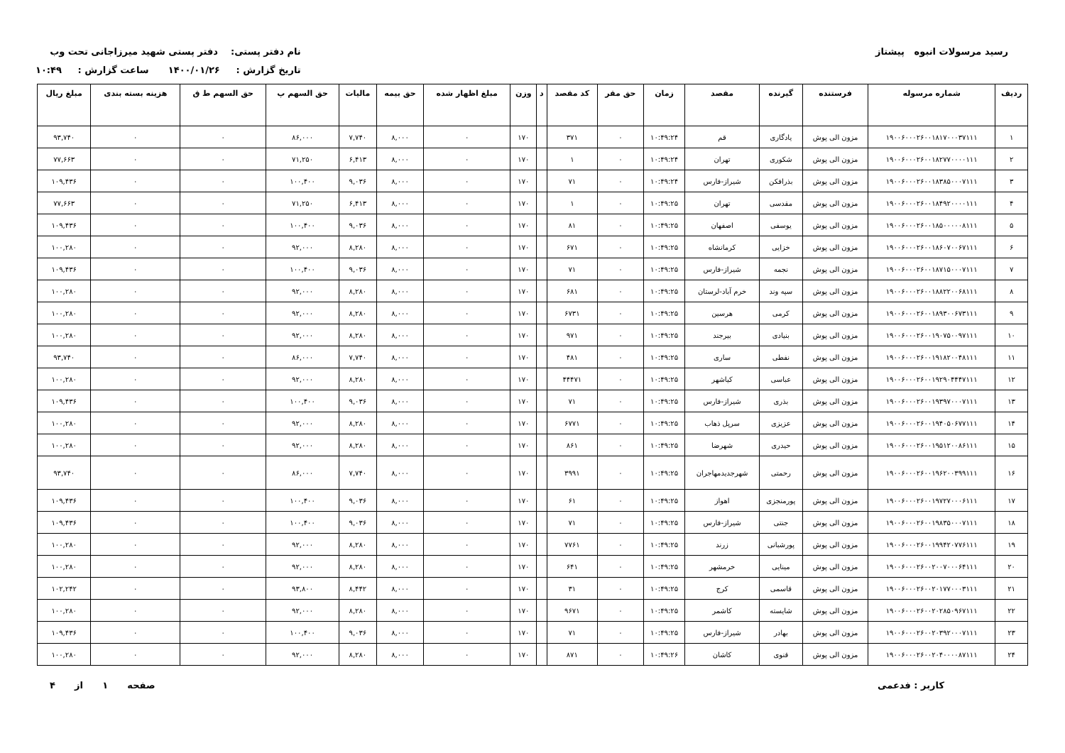رسید مرسولات انبوه پیشتاز نام دفتر پستی: دفتر پستی شهید میرزاجانی تحت وب
تاریخ گزارش : ۱۴۰۰/۰۱/۲۶ ساعت گزارش : ۱۰:۴۹
| ردیف | شماره مرسوله | فرستنده | گیرنده | مقصد | زمان | حق مقر | کد مقصد | د | وزن | مبلغ اظهار شده | حق بیمه | مالیات | حق السهم پ | حق السهم ط ق | هزینه بسته بندی | مبلغ ریال |
| --- | --- | --- | --- | --- | --- | --- | --- | --- | --- | --- | --- | --- | --- | --- | --- | --- |
| ۱ | ۱۹۰۰۶۰۰۰۲۶۰۰۱۸۱۷۰۰۰۳۷۱۱۱ | مزون الی پوش | یادگاری | قم | ۱۰:۴۹:۲۴ | ۰ | ۳۷۱ | | ۱۷۰ | ۰ | ۸,۰۰۰ | ۷,۷۴۰ | ۸۶,۰۰۰ | ۰ | ۰ | ۹۳,۷۴۰ |
| ۲ | ۱۹۰۰۶۰۰۰۲۶۰۰۱۸۲۷۷۰۰۰۰۱۱۱ | مزون الی پوش | شکوری | تهران | ۱۰:۴۹:۲۴ | ۰ | ۱ | | ۱۷۰ | ۰ | ۸,۰۰۰ | ۶,۴۱۳ | ۷۱,۲۵۰ | ۰ | ۰ | ۷۷,۶۶۳ |
| ۳ | ۱۹۰۰۶۰۰۰۲۶۰۰۱۸۳۸۵۰۰۰۷۱۱۱ | مزون الی پوش | بذرافکن | شیراز-فارس | ۱۰:۴۹:۲۴ | ۰ | ۷۱ | | ۱۷۰ | ۰ | ۸,۰۰۰ | ۹,۰۳۶ | ۱۰۰,۴۰۰ | ۰ | ۰ | ۱۰۹,۴۳۶ |
| ۴ | ۱۹۰۰۶۰۰۰۲۶۰۰۱۸۴۹۲۰۰۰۰۱۱۱ | مزون الی پوش | مقدسی | تهران | ۱۰:۴۹:۲۵ | ۰ | ۱ | | ۱۷۰ | ۰ | ۸,۰۰۰ | ۶,۴۱۳ | ۷۱,۲۵۰ | ۰ | ۰ | ۷۷,۶۶۳ |
| ۵ | ۱۹۰۰۶۰۰۰۲۶۰۰۱۸۵۰۰۰۰۰۸۱۱۱ | مزون الی پوش | یوسفی | اصفهان | ۱۰:۴۹:۲۵ | ۰ | ۸۱ | | ۱۷۰ | ۰ | ۸,۰۰۰ | ۹,۰۳۶ | ۱۰۰,۴۰۰ | ۰ | ۰ | ۱۰۹,۴۳۶ |
| ۶ | ۱۹۰۰۶۰۰۰۲۶۰۰۱۸۶۰۷۰۰۶۷۱۱۱ | مزون الی پوش | خزایی | کرمانشاه | ۱۰:۴۹:۲۵ | ۰ | ۶۷۱ | | ۱۷۰ | ۰ | ۸,۰۰۰ | ۸,۲۸۰ | ۹۲,۰۰۰ | ۰ | ۰ | ۱۰۰,۲۸۰ |
| ۷ | ۱۹۰۰۶۰۰۰۲۶۰۰۱۸۷۱۵۰۰۰۷۱۱۱ | مزون الی پوش | نجمه | شیراز-فارس | ۱۰:۴۹:۲۵ | ۰ | ۷۱ | | ۱۷۰ | ۰ | ۸,۰۰۰ | ۹,۰۳۶ | ۱۰۰,۴۰۰ | ۰ | ۰ | ۱۰۹,۴۳۶ |
| ۸ | ۱۹۰۰۶۰۰۰۲۶۰۰۱۸۸۲۲۰۰۶۸۱۱۱ | مزون الی پوش | سپه وند | خرم آباد-لرستان | ۱۰:۴۹:۲۵ | ۰ | ۶۸۱ | | ۱۷۰ | ۰ | ۸,۰۰۰ | ۸,۲۸۰ | ۹۲,۰۰۰ | ۰ | ۰ | ۱۰۰,۲۸۰ |
| ۹ | ۱۹۰۰۶۰۰۰۲۶۰۰۱۸۹۳۰۰۶۷۳۱۱۱ | مزون الی پوش | کرمی | هرسین | ۱۰:۴۹:۲۵ | ۰ | ۶۷۳۱ | | ۱۷۰ | ۰ | ۸,۰۰۰ | ۸,۲۸۰ | ۹۲,۰۰۰ | ۰ | ۰ | ۱۰۰,۲۸۰ |
| ۱۰ | ۱۹۰۰۶۰۰۰۲۶۰۰۱۹۰۷۵۰۰۹۷۱۱۱ | مزون الی پوش | بنیادی | بیرجند | ۱۰:۴۹:۲۵ | ۰ | ۹۷۱ | | ۱۷۰ | ۰ | ۸,۰۰۰ | ۸,۲۸۰ | ۹۲,۰۰۰ | ۰ | ۰ | ۱۰۰,۲۸۰ |
| ۱۱ | ۱۹۰۰۶۰۰۰۲۶۰۰۱۹۱۸۲۰۰۴۸۱۱۱ | مزون الی پوش | نفطی | ساری | ۱۰:۴۹:۲۵ | ۰ | ۴۸۱ | | ۱۷۰ | ۰ | ۸,۰۰۰ | ۷,۷۴۰ | ۸۶,۰۰۰ | ۰ | ۰ | ۹۳,۷۴۰ |
| ۱۲ | ۱۹۰۰۶۰۰۰۲۶۰۰۱۹۲۹۰۴۴۴۷۱۱۱ | مزون الی پوش | عباسی | کیاشهر | ۱۰:۴۹:۲۵ | ۰ | ۴۴۴۷۱ | | ۱۷۰ | ۰ | ۸,۰۰۰ | ۸,۲۸۰ | ۹۲,۰۰۰ | ۰ | ۰ | ۱۰۰,۲۸۰ |
| ۱۳ | ۱۹۰۰۶۰۰۰۲۶۰۰۱۹۳۹۷۰۰۰۷۱۱۱ | مزون الی پوش | بذری | شیراز-فارس | ۱۰:۴۹:۲۵ | ۰ | ۷۱ | | ۱۷۰ | ۰ | ۸,۰۰۰ | ۹,۰۳۶ | ۱۰۰,۴۰۰ | ۰ | ۰ | ۱۰۹,۴۳۶ |
| ۱۴ | ۱۹۰۰۶۰۰۰۲۶۰۰۱۹۴۰۵۰۶۷۷۱۱۱ | مزون الی پوش | عزیزی | سرپل ذهاب | ۱۰:۴۹:۲۵ | ۰ | ۶۷۷۱ | | ۱۷۰ | ۰ | ۸,۰۰۰ | ۸,۲۸۰ | ۹۲,۰۰۰ | ۰ | ۰ | ۱۰۰,۲۸۰ |
| ۱۵ | ۱۹۰۰۶۰۰۰۲۶۰۰۱۹۵۱۲۰۰۸۶۱۱۱ | مزون الی پوش | حیدری | شهرضا | ۱۰:۴۹:۲۵ | ۰ | ۸۶۱ | | ۱۷۰ | ۰ | ۸,۰۰۰ | ۸,۲۸۰ | ۹۲,۰۰۰ | ۰ | ۰ | ۱۰۰,۲۸۰ |
| ۱۶ | ۱۹۰۰۶۰۰۰۲۶۰۰۱۹۶۲۰۰۳۹۹۱۱۱ | مزون الی پوش | رحمتی | شهرجدیدمهاجران | ۱۰:۴۹:۲۵ | ۰ | ۳۹۹۱ | | ۱۷۰ | ۰ | ۸,۰۰۰ | ۷,۷۴۰ | ۸۶,۰۰۰ | ۰ | ۰ | ۹۳,۷۴۰ |
| ۱۷ | ۱۹۰۰۶۰۰۰۲۶۰۰۱۹۷۲۷۰۰۰۶۱۱۱ | مزون الی پوش | پورمنجزی | اهواز | ۱۰:۴۹:۲۵ | ۰ | ۶۱ | | ۱۷۰ | ۰ | ۸,۰۰۰ | ۹,۰۳۶ | ۱۰۰,۴۰۰ | ۰ | ۰ | ۱۰۹,۴۳۶ |
| ۱۸ | ۱۹۰۰۶۰۰۰۲۶۰۰۱۹۸۳۵۰۰۰۷۱۱۱ | مزون الی پوش | جنتی | شیراز-فارس | ۱۰:۴۹:۲۵ | ۰ | ۷۱ | | ۱۷۰ | ۰ | ۸,۰۰۰ | ۹,۰۳۶ | ۱۰۰,۴۰۰ | ۰ | ۰ | ۱۰۹,۴۳۶ |
| ۱۹ | ۱۹۰۰۶۰۰۰۲۶۰۰۱۹۹۴۲۰۷۷۶۱۱۱ | مزون الی پوش | پورشبانی | زرند | ۱۰:۴۹:۲۵ | ۰ | ۷۷۶۱ | | ۱۷۰ | ۰ | ۸,۰۰۰ | ۸,۲۸۰ | ۹۲,۰۰۰ | ۰ | ۰ | ۱۰۰,۲۸۰ |
| ۲۰ | ۱۹۰۰۶۰۰۰۲۶۰۰۲۰۰۷۰۰۰۶۴۱۱۱ | مزون الی پوش | مینایی | خرمشهر | ۱۰:۴۹:۲۵ | ۰ | ۶۴۱ | | ۱۷۰ | ۰ | ۸,۰۰۰ | ۸,۲۸۰ | ۹۲,۰۰۰ | ۰ | ۰ | ۱۰۰,۲۸۰ |
| ۲۱ | ۱۹۰۰۶۰۰۰۲۶۰۰۲۰۱۷۷۰۰۰۳۱۱۱ | مزون الی پوش | قاسمی | کرج | ۱۰:۴۹:۲۵ | ۰ | ۳۱ | | ۱۷۰ | ۰ | ۸,۰۰۰ | ۸,۴۴۲ | ۹۳,۸۰۰ | ۰ | ۰ | ۱۰۲,۲۴۲ |
| ۲۲ | ۱۹۰۰۶۰۰۰۲۶۰۰۲۰۲۸۵۰۹۶۷۱۱۱ | مزون الی پوش | شایسته | کاشمر | ۱۰:۴۹:۲۵ | ۰ | ۹۶۷۱ | | ۱۷۰ | ۰ | ۸,۰۰۰ | ۸,۲۸۰ | ۹۲,۰۰۰ | ۰ | ۰ | ۱۰۰,۲۸۰ |
| ۲۳ | ۱۹۰۰۶۰۰۰۲۶۰۰۲۰۳۹۲۰۰۰۷۱۱۱ | مزون الی پوش | بهادر | شیراز-فارس | ۱۰:۴۹:۲۵ | ۰ | ۷۱ | | ۱۷۰ | ۰ | ۸,۰۰۰ | ۹,۰۳۶ | ۱۰۰,۴۰۰ | ۰ | ۰ | ۱۰۹,۴۳۶ |
| ۲۴ | ۱۹۰۰۶۰۰۰۲۶۰۰۲۰۴۰۰۰۰۸۷۱۱۱ | مزون الی پوش | قنوی | کاشان | ۱۰:۴۹:۲۶ | ۰ | ۸۷۱ | | ۱۷۰ | ۰ | ۸,۰۰۰ | ۸,۲۸۰ | ۹۲,۰۰۰ | ۰ | ۰ | ۱۰۰,۲۸۰ |
کاربر : فدعمی صفحه ۱ از ۴